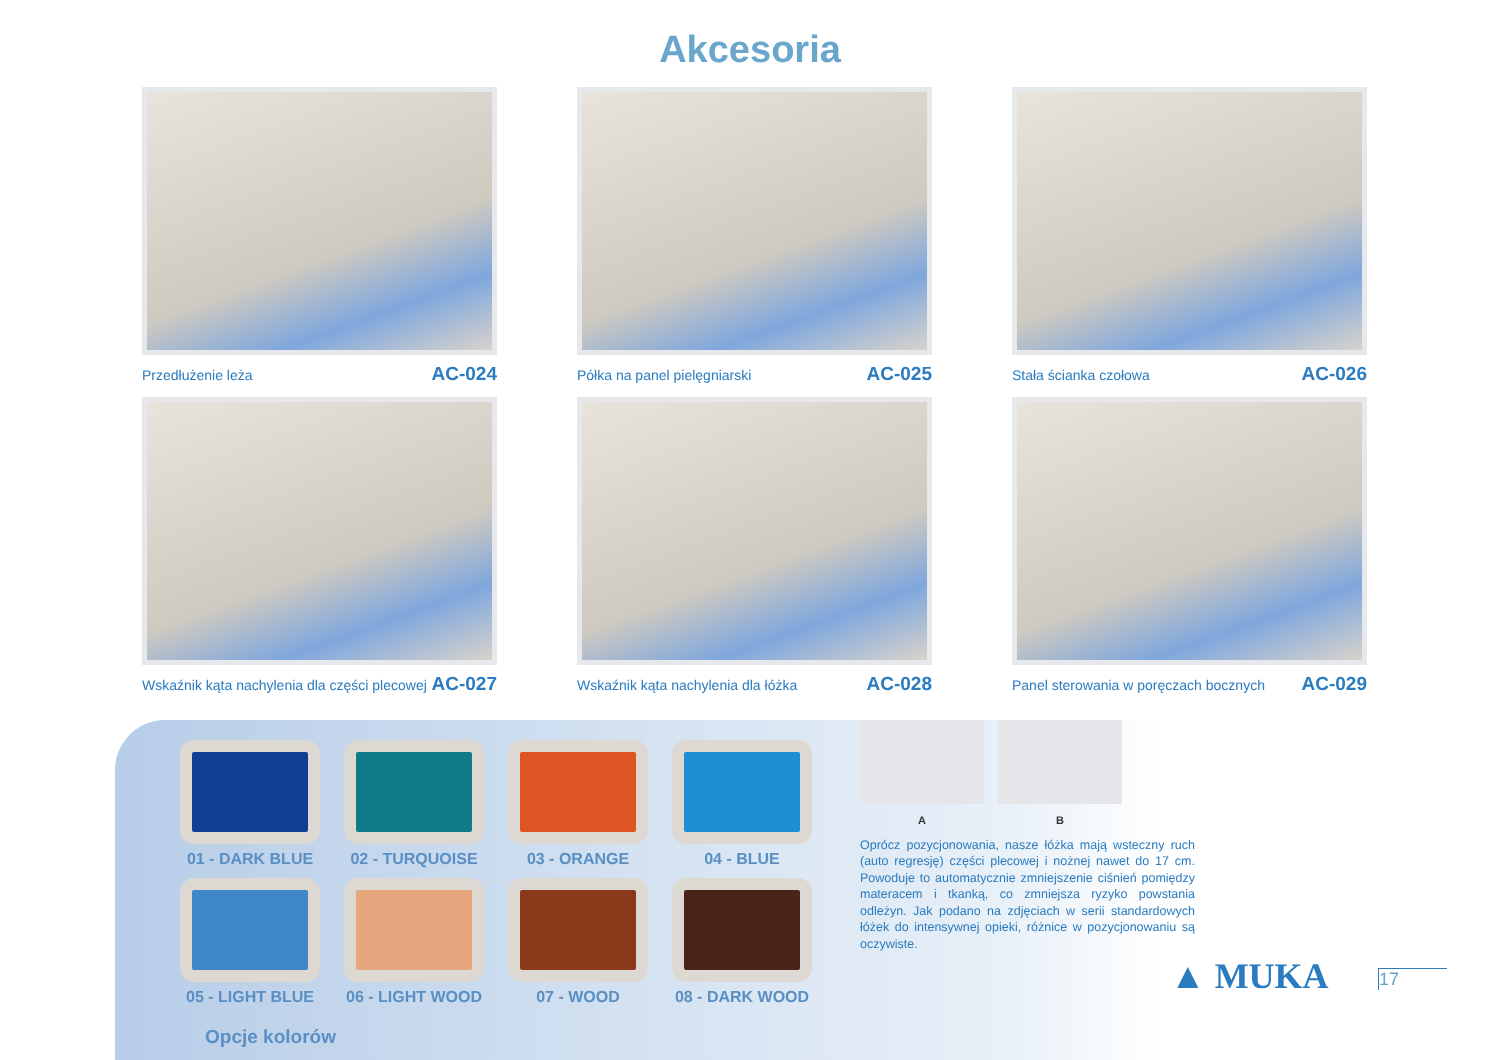Akcesoria
Przedłużenie leża AC-024
Półka na panel pielęgniarski AC-025
Stała ścianka czołowa AC-026
Wskaźnik kąta nachylenia dla części plecowej AC-027
Wskaźnik kąta nachylenia dla łóżka AC-028
Panel sterowania w poręczach bocznych AC-029
01 - DARK BLUE
02 - TURQUOISE
03 - ORANGE
04 - BLUE
05 - LIGHT BLUE
06 - LIGHT WOOD
07 - WOOD
08 - DARK WOOD
Opcje kolorów
A B
Oprócz pozycjonowania, nasze łóżka mają wsteczny ruch (auto regresję) części plecowej i nożnej nawet do 17 cm. Powoduje to automatycznie zmniejszenie ciśnień pomiędzy materacem i tkanką, co zmniejsza ryzyko powstania odleżyn. Jak podano na zdjęciach w serii standardowych łóżek do intensywnej opieki, różnice w pozycjonowaniu są oczywiste.
▲ MUKA 17